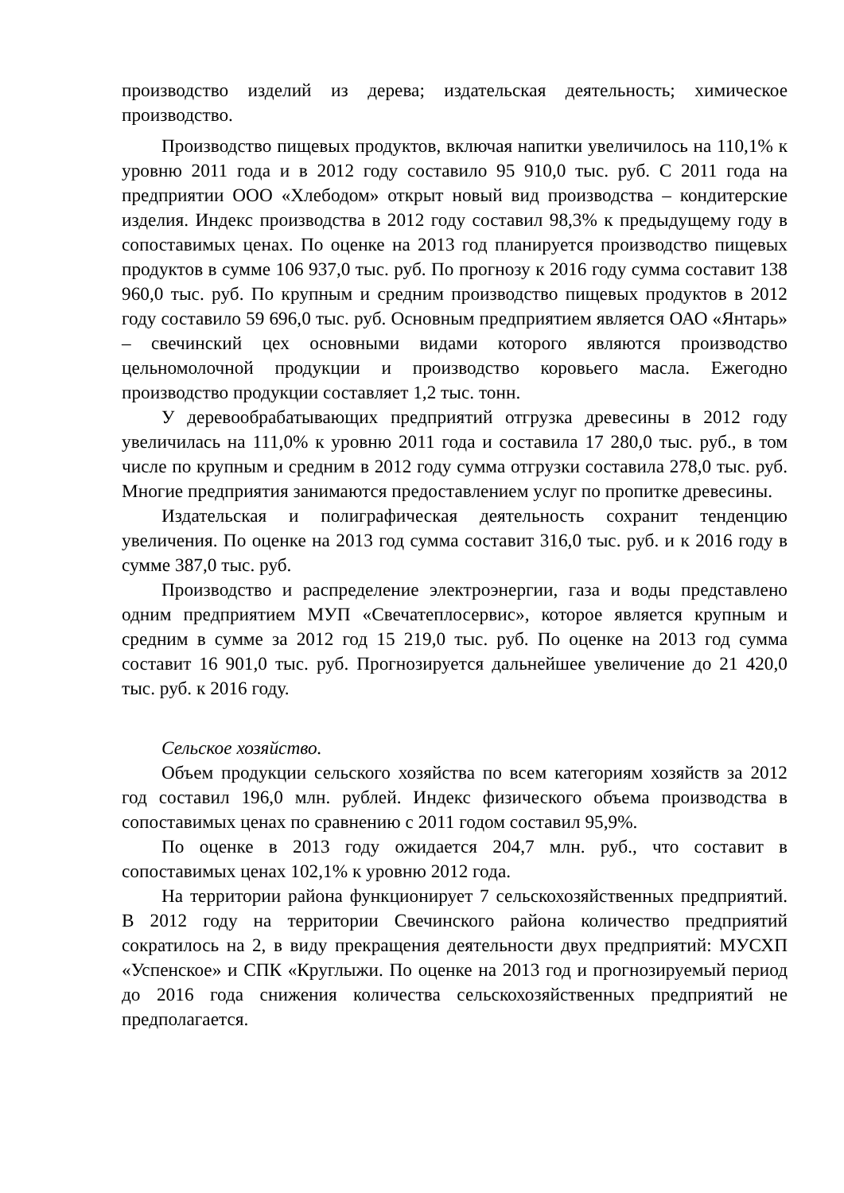производство изделий из дерева; издательская деятельность; химическое производство.
Производство пищевых продуктов, включая напитки увеличилось на 110,1% к уровню 2011 года и в 2012 году составило 95 910,0 тыс. руб. С 2011 года на предприятии ООО «Хлебодом» открыт новый вид производства – кондитерские изделия. Индекс производства в 2012 году составил 98,3% к предыдущему году в сопоставимых ценах. По оценке на 2013 год планируется производство пищевых продуктов в сумме 106 937,0 тыс. руб. По прогнозу к 2016 году сумма составит 138 960,0 тыс. руб. По крупным и средним производство пищевых продуктов в 2012 году составило 59 696,0 тыс. руб. Основным предприятием является ОАО «Янтарь» – свечинский цех основными видами которого являются производство цельномолочной продукции и производство коровьего масла. Ежегодно производство продукции составляет 1,2 тыс. тонн.
У деревообрабатывающих предприятий отгрузка древесины в 2012 году увеличилась на 111,0% к уровню 2011 года и составила 17 280,0 тыс. руб., в том числе по крупным и средним в 2012 году сумма отгрузки составила 278,0 тыс. руб. Многие предприятия занимаются предоставлением услуг по пропитке древесины.
Издательская и полиграфическая деятельность сохранит тенденцию увеличения. По оценке на 2013 год сумма составит 316,0 тыс. руб. и к 2016 году в сумме 387,0 тыс. руб.
Производство и распределение электроэнергии, газа и воды представлено одним предприятием МУП «Свечатеплосервис», которое является крупным и средним в сумме за 2012 год 15 219,0 тыс. руб. По оценке на 2013 год сумма составит 16 901,0 тыс. руб. Прогнозируется дальнейшее увеличение до 21 420,0 тыс. руб. к 2016 году.
Сельское хозяйство.
Объем продукции сельского хозяйства по всем категориям хозяйств за 2012 год составил 196,0 млн. рублей. Индекс физического объема производства в сопоставимых ценах по сравнению с 2011 годом составил 95,9%.
По оценке в 2013 году ожидается 204,7 млн. руб., что составит в сопоставимых ценах 102,1% к уровню 2012 года.
На территории района функционирует 7 сельскохозяйственных предприятий. В 2012 году на территории Свечинского района количество предприятий сократилось на 2, в виду прекращения деятельности двух предприятий: МУСХП «Успенское» и СПК «Круглыжи. По оценке на 2013 год и прогнозируемый период до 2016 года снижения количества сельскохозяйственных предприятий не предполагается.